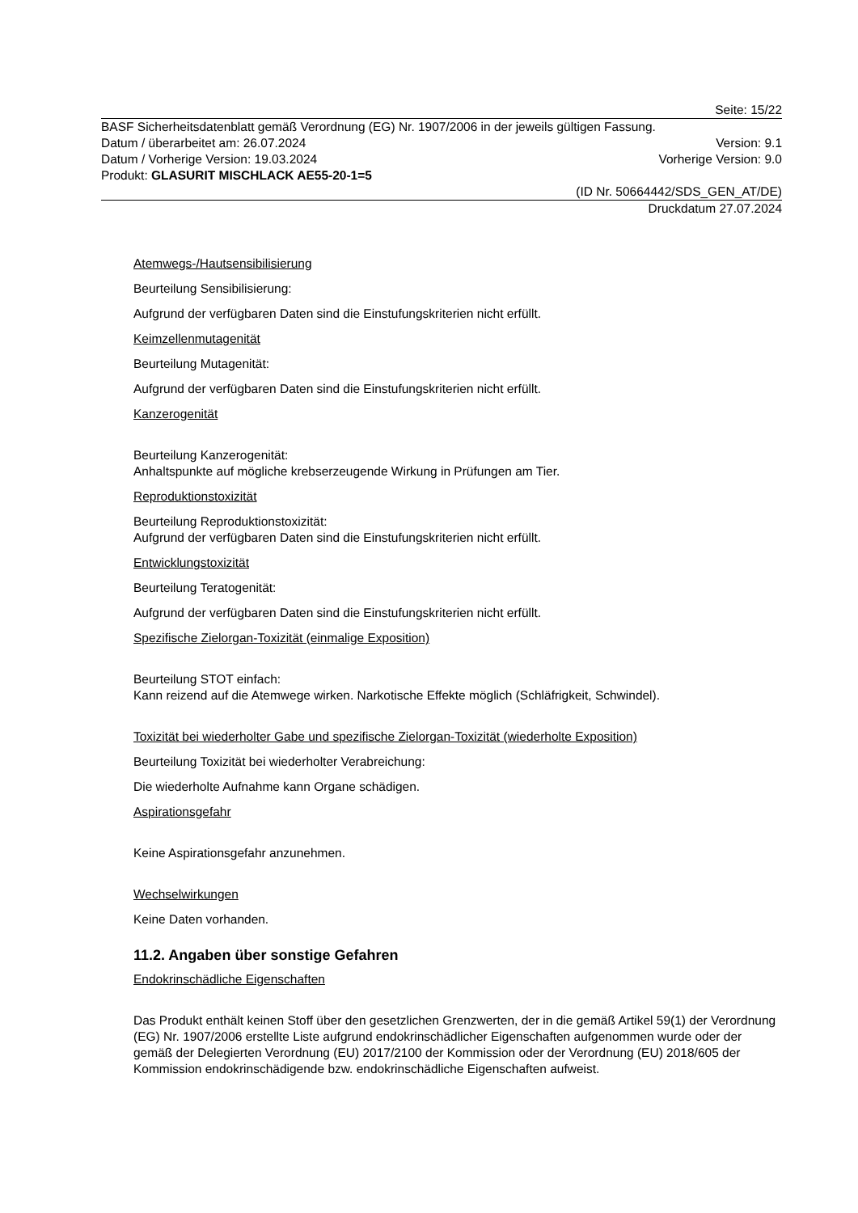Seite: 15/22
BASF Sicherheitsdatenblatt gemäß Verordnung (EG) Nr. 1907/2006 in der jeweils gültigen Fassung.
Datum / überarbeitet am: 26.07.2024 Version: 9.1
Datum / Vorherige Version: 19.03.2024 Vorherige Version: 9.0
Produkt: GLASURIT MISCHLACK AE55-20-1=5
(ID Nr. 50664442/SDS_GEN_AT/DE)
Druckdatum 27.07.2024
Atemwegs-/Hautsensibilisierung
Beurteilung Sensibilisierung:
Aufgrund der verfügbaren Daten sind die Einstufungskriterien nicht erfüllt.
Keimzellenmutagenität
Beurteilung Mutagenität:
Aufgrund der verfügbaren Daten sind die Einstufungskriterien nicht erfüllt.
Kanzerogenität
Beurteilung Kanzerogenität:
Anhaltspunkte auf mögliche krebserzeugende Wirkung in Prüfungen am Tier.
Reproduktionstoxizität
Beurteilung Reproduktionstoxizität:
Aufgrund der verfügbaren Daten sind die Einstufungskriterien nicht erfüllt.
Entwicklungstoxizität
Beurteilung Teratogenität:
Aufgrund der verfügbaren Daten sind die Einstufungskriterien nicht erfüllt.
Spezifische Zielorgan-Toxizität (einmalige Exposition)
Beurteilung STOT einfach:
Kann reizend auf die Atemwege wirken. Narkotische Effekte möglich (Schläfrigkeit, Schwindel).
Toxizität bei wiederholter Gabe und spezifische Zielorgan-Toxizität (wiederholte Exposition)
Beurteilung Toxizität bei wiederholter Verabreichung:
Die wiederholte Aufnahme kann Organe schädigen.
Aspirationsgefahr
Keine Aspirationsgefahr anzunehmen.
Wechselwirkungen
Keine Daten vorhanden.
11.2. Angaben über sonstige Gefahren
Endokrinschädliche Eigenschaften
Das Produkt enthält keinen Stoff über den gesetzlichen Grenzwerten, der in die gemäß Artikel 59(1) der Verordnung (EG) Nr. 1907/2006 erstellte Liste aufgrund endokrinschädlicher Eigenschaften aufgenommen wurde oder der gemäß der Delegierten Verordnung (EU) 2017/2100 der Kommission oder der Verordnung (EU) 2018/605 der Kommission endokrinschädigende bzw. endokrinschädliche Eigenschaften aufweist.